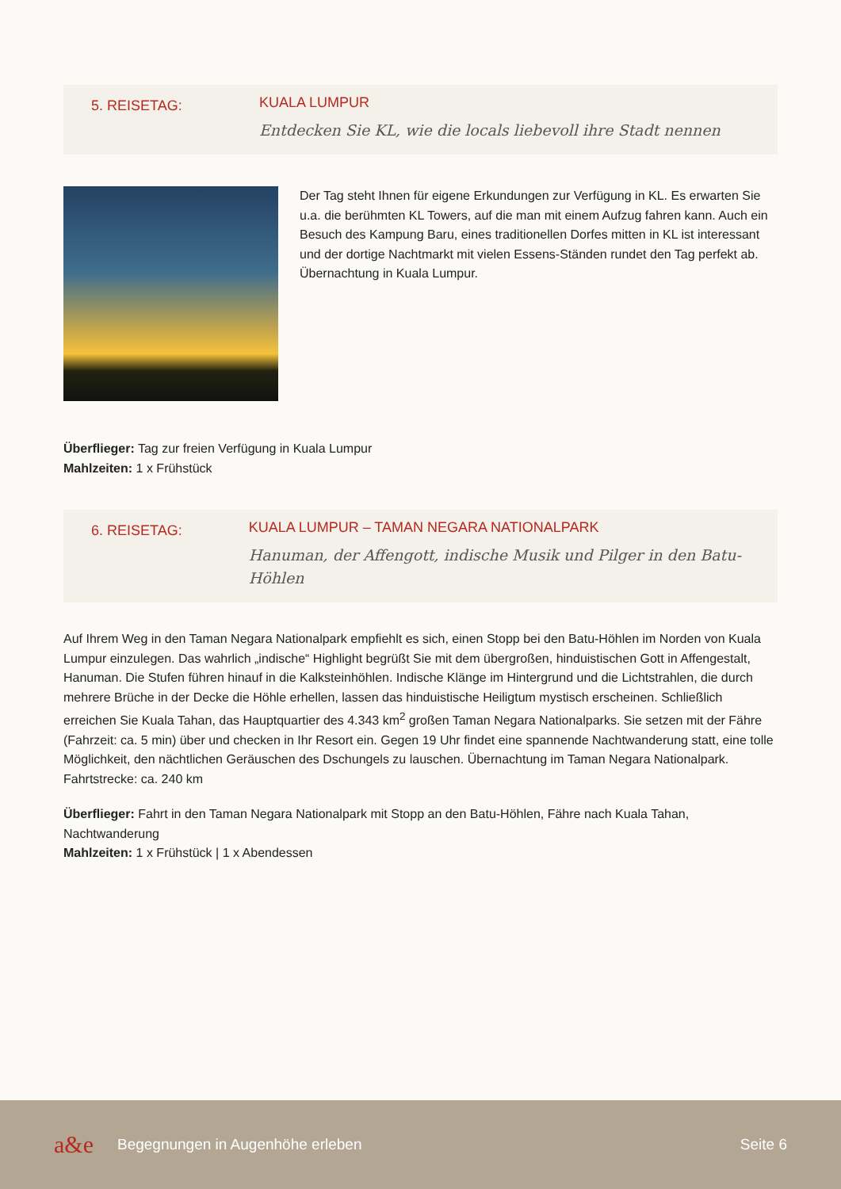5. REISETAG:
KUALA LUMPUR
Entdecken Sie KL, wie die locals liebevoll ihre Stadt nennen
Der Tag steht Ihnen für eigene Erkundungen zur Verfügung in KL. Es erwarten Sie u.a. die berühmten KL Towers, auf die man mit einem Aufzug fahren kann. Auch ein Besuch des Kampung Baru, eines traditionellen Dorfes mitten in KL ist interessant und der dortige Nachtmarkt mit vielen Essens-Ständen rundet den Tag perfekt ab. Übernachtung in Kuala Lumpur.
Überflieger: Tag zur freien Verfügung in Kuala Lumpur
Mahlzeiten: 1 x Frühstück
6. REISETAG:
KUALA LUMPUR – TAMAN NEGARA NATIONALPARK
Hanuman, der Affengott, indische Musik und Pilger in den Batu-Höhlen
Auf Ihrem Weg in den Taman Negara Nationalpark empfiehlt es sich, einen Stopp bei den Batu-Höhlen im Norden von Kuala Lumpur einzulegen. Das wahrlich „indische“ Highlight begrüßt Sie mit dem übergroßen, hinduistischen Gott in Affengestalt, Hanuman. Die Stufen führen hinauf in die Kalksteinhöhlen. Indische Klänge im Hintergrund und die Lichtstrahlen, die durch mehrere Brüche in der Decke die Höhle erhellen, lassen das hinduistische Heiligtum mystisch erscheinen. Schließlich erreichen Sie Kuala Tahan, das Hauptquartier des 4.343 km<sup>2</sup> großen Taman Negara Nationalparks. Sie setzen mit der Fähre (Fahrzeit: ca. 5 min) über und checken in Ihr Resort ein. Gegen 19 Uhr findet eine spannende Nachtwanderung statt, eine tolle Möglichkeit, den nächtlichen Geräuschen des Dschungels zu lauschen. Übernachtung im Taman Negara Nationalpark. Fahrtstrecke: ca. 240 km
Überflieger: Fahrt in den Taman Negara Nationalpark mit Stopp an den Batu-Höhlen, Fähre nach Kuala Tahan, Nachtwanderung
Mahlzeiten: 1 x Frühstück | 1 x Abendessen
a&e Begegnungen in Augenhöhe erleben Seite 6